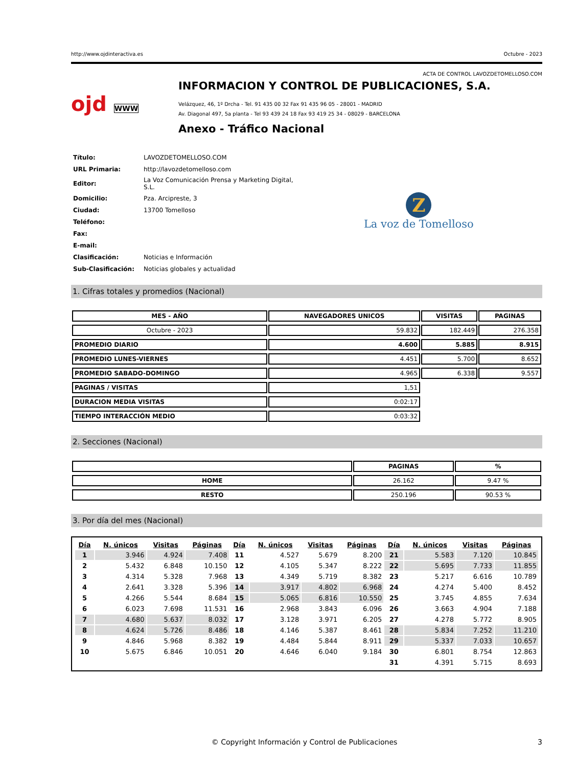http://www.ojdinteractiva.es Octubre - 2023
ACTA DE CONTROL LAVOZDETOMELLOSO.COM
ojd WWW
INFORMACION Y CONTROL DE PUBLICACIONES, S.A.
Velázquez, 46, 1º Drcha - Tel. 91 435 00 32 Fax 91 435 96 05 - 28001 - MADRID
Av. Diagonal 497, 5a planta - Tel 93 439 24 18 Fax 93 419 25 34 - 08029 - BARCELONA
Anexo - Tráfico Nacional
| Título: | LAVOZDETOMELLOSO.COM |
| URL Primaria: | http://lavozdetomelloso.com |
| Editor: | La Voz Comunicación Prensa y Marketing Digital, S.L. |
| Domicilio: | Pza. Arcipreste, 3 |
| Ciudad: | 13700 Tomelloso |
| Teléfono: | |
| Fax: | |
| E-mail: | |
| Clasificación: | Noticias e Información |
| Sub-Clasificación: | Noticias globales y actualidad |
Z
La voz de Tomelloso
1. Cifras totales y promedios (Nacional)
| MES - AÑO | NAVEGADORES UNICOS | VISITAS | PAGINAS |
| --- | --- | --- | --- |
| Octubre - 2023 | 59.832 | 182.449 | 276.358 |
| PROMEDIO DIARIO | 4.600 | 5.885 | 8.915 |
| PROMEDIO LUNES-VIERNES | 4.451 | 5.700 | 8.652 |
| PROMEDIO SABADO-DOMINGO | 4.965 | 6.338 | 9.557 |
| PAGINAS / VISITAS | 1,51 | | |
| DURACION MEDIA VISITAS | 0:02:17 | | |
| TIEMPO INTERACCIÓN MEDIO | 0:03:32 | | |
2. Secciones (Nacional)
| | PAGINAS | % |
| --- | --- | --- |
| HOME | 26.162 | 9.47 % |
| RESTO | 250.196 | 90.53 % |
3. Por día del mes (Nacional)
| Día | N. únicos | Visitas | Páginas | Día | N. únicos | Visitas | Páginas | Día | N. únicos | Visitas | Páginas |
| --- | --- | --- | --- | --- | --- | --- | --- | --- | --- | --- | --- |
| 1 | 3.946 | 4.924 | 7.408 | 11 | 4.527 | 5.679 | 8.200 | 21 | 5.583 | 7.120 | 10.845 |
| 2 | 5.432 | 6.848 | 10.150 | 12 | 4.105 | 5.347 | 8.222 | 22 | 5.695 | 7.733 | 11.855 |
| 3 | 4.314 | 5.328 | 7.968 | 13 | 4.349 | 5.719 | 8.382 | 23 | 5.217 | 6.616 | 10.789 |
| 4 | 2.641 | 3.328 | 5.396 | 14 | 3.917 | 4.802 | 6.968 | 24 | 4.274 | 5.400 | 8.452 |
| 5 | 4.266 | 5.544 | 8.684 | 15 | 5.065 | 6.816 | 10.550 | 25 | 3.745 | 4.855 | 7.634 |
| 6 | 6.023 | 7.698 | 11.531 | 16 | 2.968 | 3.843 | 6.096 | 26 | 3.663 | 4.904 | 7.188 |
| 7 | 4.680 | 5.637 | 8.032 | 17 | 3.128 | 3.971 | 6.205 | 27 | 4.278 | 5.772 | 8.905 |
| 8 | 4.624 | 5.726 | 8.486 | 18 | 4.146 | 5.387 | 8.461 | 28 | 5.834 | 7.252 | 11.210 |
| 9 | 4.846 | 5.968 | 8.382 | 19 | 4.484 | 5.844 | 8.911 | 29 | 5.337 | 7.033 | 10.657 |
| 10 | 5.675 | 6.846 | 10.051 | 20 | 4.646 | 6.040 | 9.184 | 30 | 6.801 | 8.754 | 12.863 |
| | | | | | | | | 31 | 4.391 | 5.715 | 8.693 |
© Copyright Información y Control de Publicaciones 3